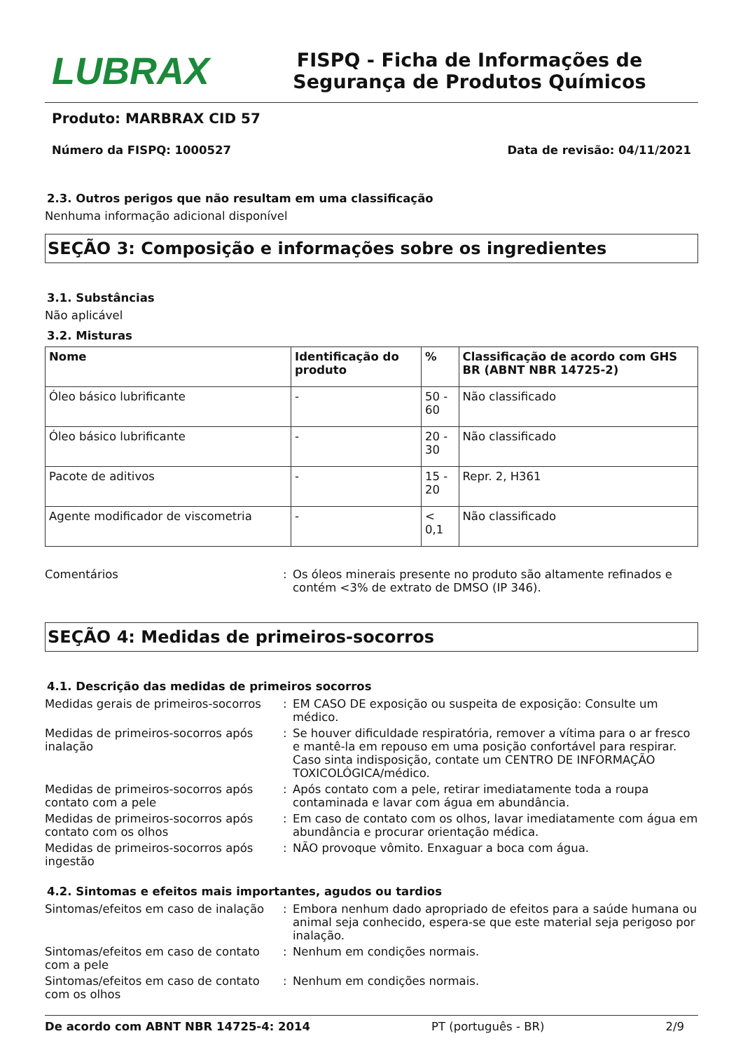LUBRAX
FISPQ - Ficha de Informações de Segurança de Produtos Químicos
Produto: MARBRAX CID 57
Número da FISPQ: 1000527 Data de revisão: 04/11/2021
2.3. Outros perigos que não resultam em uma classificação
Nenhuma informação adicional disponível
SEÇÃO 3: Composição e informações sobre os ingredientes
3.1. Substâncias
Não aplicável
3.2. Misturas
| Nome | Identificação do produto | % | Classificação de acordo com GHS BR (ABNT NBR 14725-2) |
| --- | --- | --- | --- |
| Óleo básico lubrificante | - | 50 - 60 | Não classificado |
| Óleo básico lubrificante | - | 20 - 30 | Não classificado |
| Pacote de aditivos | - | 15 - 20 | Repr. 2, H361 |
| Agente modificador de viscometria | - | < 0,1 | Não classificado |
Comentários: Os óleos minerais presente no produto são altamente refinados e contém <3% de extrato de DMSO (IP 346).
SEÇÃO 4: Medidas de primeiros-socorros
4.1. Descrição das medidas de primeiros socorros
Medidas gerais de primeiros-socorros: EM CASO DE exposição ou suspeita de exposição: Consulte um médico.
Medidas de primeiros-socorros após inalação: Se houver dificuldade respiratória, remover a vítima para o ar fresco e mantê-la em repouso em uma posição confortável para respirar. Caso sinta indisposição, contate um CENTRO DE INFORMAÇÃO TOXICOLÓGICA/médico.
Medidas de primeiros-socorros após contato com a pele: Após contato com a pele, retirar imediatamente toda a roupa contaminada e lavar com água em abundância.
Medidas de primeiros-socorros após contato com os olhos: Em caso de contato com os olhos, lavar imediatamente com água em abundância e procurar orientação médica.
Medidas de primeiros-socorros após ingestão: NÃO provoque vômito. Enxaguar a boca com água.
4.2. Sintomas e efeitos mais importantes, agudos ou tardios
Sintomas/efeitos em caso de inalação: Embora nenhum dado apropriado de efeitos para a saúde humana ou animal seja conhecido, espera-se que este material seja perigoso por inalação.
Sintomas/efeitos em caso de contato com a pele: Nenhum em condições normais.
Sintomas/efeitos em caso de contato com os olhos: Nenhum em condições normais.
De acordo com ABNT NBR 14725-4: 2014 PT (português - BR) 2/9